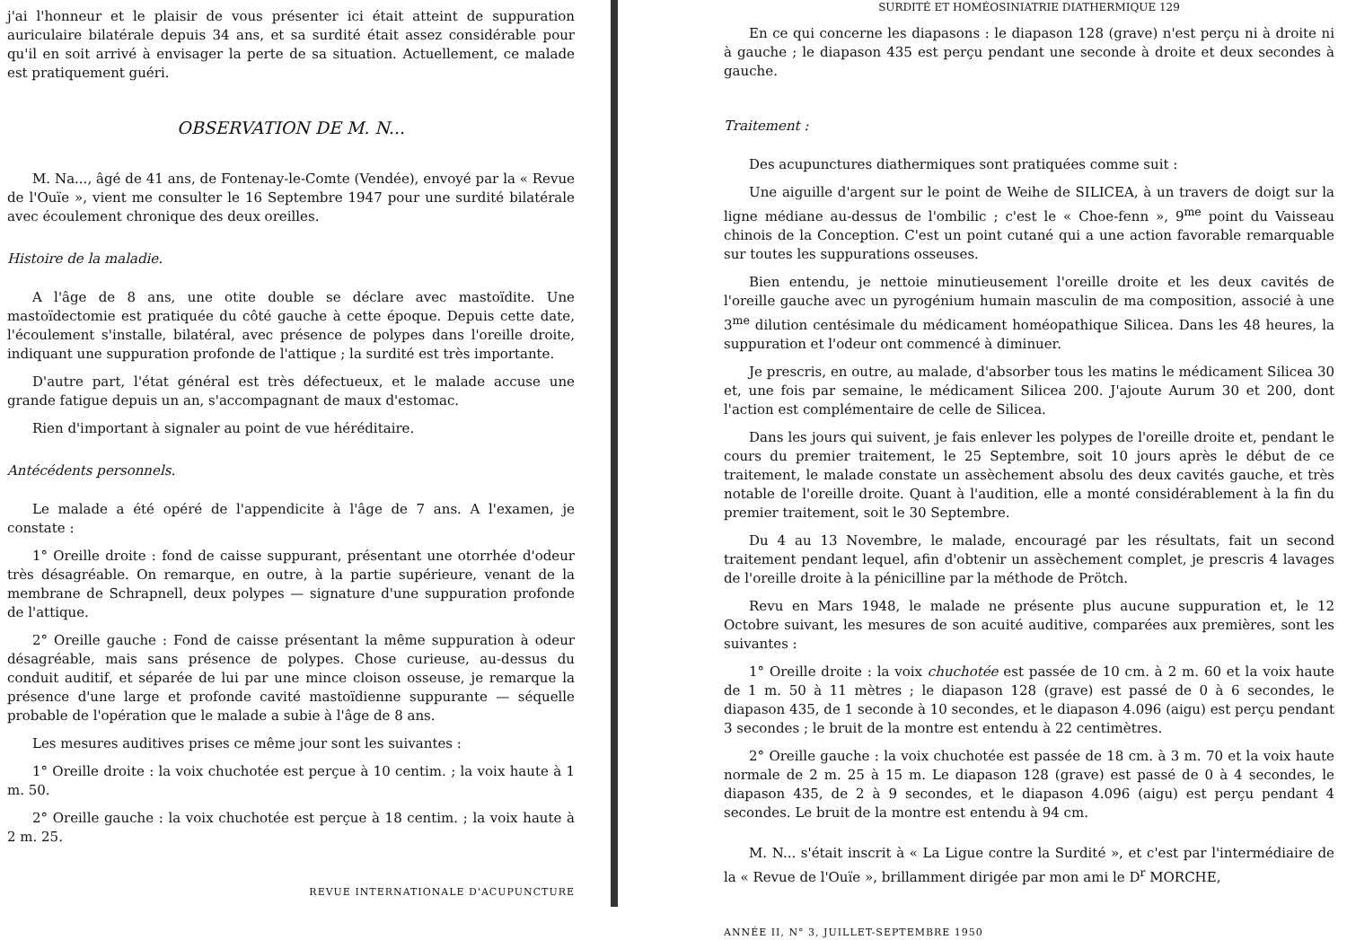j'ai l'honneur et le plaisir de vous présenter ici était atteint de suppuration auriculaire bilatérale depuis 34 ans, et sa surdité était assez considérable pour qu'il en soit arrivé à envisager la perte de sa situation. Actuellement, ce malade est pratiquement guéri.
OBSERVATION DE M. N...
M. Na..., âgé de 41 ans, de Fontenay-le-Comte (Vendée), envoyé par la « Revue de l'Ouïe », vient me consulter le 16 Septembre 1947 pour une surdité bilatérale avec écoulement chronique des deux oreilles.
Histoire de la maladie.
A l'âge de 8 ans, une otite double se déclare avec mastoïdite. Une mastoïdectomie est pratiquée du côté gauche à cette époque. Depuis cette date, l'écoulement s'installe, bilatéral, avec présence de polypes dans l'oreille droite, indiquant une suppuration profonde de l'attique ; la surdité est très importante.
D'autre part, l'état général est très défectueux, et le malade accuse une grande fatigue depuis un an, s'accompagnant de maux d'estomac.
Rien d'important à signaler au point de vue héréditaire.
Antécédents personnels.
Le malade a été opéré de l'appendicite à l'âge de 7 ans. A l'examen, je constate :
1° Oreille droite : fond de caisse suppurant, présentant une otorrhée d'odeur très désagréable. On remarque, en outre, à la partie supérieure, venant de la membrane de Schrapnell, deux polypes — signature d'une suppuration profonde de l'attique.
2° Oreille gauche : Fond de caisse présentant la même suppuration à odeur désagréable, mais sans présence de polypes. Chose curieuse, au-dessus du conduit auditif, et séparée de lui par une mince cloison osseuse, je remarque la présence d'une large et profonde cavité mastoïdienne suppurante — séquelle probable de l'opération que le malade a subie à l'âge de 8 ans.
Les mesures auditives prises ce même jour sont les suivantes :
1° Oreille droite : la voix chuchotée est perçue à 10 centim. ; la voix haute à 1 m. 50.
2° Oreille gauche : la voix chuchotée est perçue à 18 centim. ; la voix haute à 2 m. 25.
REVUE INTERNATIONALE D'ACUPUNCTURE
SURDITÉ ET HOMÉOSINIATRIE DIATHERMIQUE 129
En ce qui concerne les diapasons : le diapason 128 (grave) n'est perçu ni à droite ni à gauche ; le diapason 435 est perçu pendant une seconde à droite et deux secondes à gauche.
Traitement :
Des acupunctures diathermiques sont pratiquées comme suit :
Une aiguille d'argent sur le point de Weihe de SILICEA, à un travers de doigt sur la ligne médiane au-dessus de l'ombilic ; c'est le « Choe-fenn », 9<sup>me</sup> point du Vaisseau chinois de la Conception. C'est un point cutané qui a une action favorable remarquable sur toutes les suppurations osseuses.
Bien entendu, je nettoie minutieusement l'oreille droite et les deux cavités de l'oreille gauche avec un pyrogénium humain masculin de ma composition, associé à une 3<sup>me</sup> dilution centésimale du médicament homéopathique Silicea. Dans les 48 heures, la suppuration et l'odeur ont commencé à diminuer.
Je prescris, en outre, au malade, d'absorber tous les matins le médicament Silicea 30 et, une fois par semaine, le médicament Silicea 200. J'ajoute Aurum 30 et 200, dont l'action est complémentaire de celle de Silicea.
Dans les jours qui suivent, je fais enlever les polypes de l'oreille droite et, pendant le cours du premier traitement, le 25 Septembre, soit 10 jours après le début de ce traitement, le malade constate un assèchement absolu des deux cavités gauche, et très notable de l'oreille droite. Quant à l'audition, elle a monté considérablement à la fin du premier traitement, soit le 30 Septembre.
Du 4 au 13 Novembre, le malade, encouragé par les résultats, fait un second traitement pendant lequel, afin d'obtenir un assèchement complet, je prescris 4 lavages de l'oreille droite à la pénicilline par la méthode de Prötch.
Revu en Mars 1948, le malade ne présente plus aucune suppuration et, le 12 Octobre suivant, les mesures de son acuité auditive, comparées aux premières, sont les suivantes :
1° Oreille droite : la voix chuchotée est passée de 10 cm. à 2 m. 60 et la voix haute de 1 m. 50 à 11 mètres ; le diapason 128 (grave) est passé de 0 à 6 secondes, le diapason 435, de 1 seconde à 10 secondes, et le diapason 4.096 (aigu) est perçu pendant 3 secondes ; le bruit de la montre est entendu à 22 centimètres.
2° Oreille gauche : la voix chuchotée est passée de 18 cm. à 3 m. 70 et la voix haute normale de 2 m. 25 à 15 m. Le diapason 128 (grave) est passé de 0 à 4 secondes, le diapason 435, de 2 à 9 secondes, et le diapason 4.096 (aigu) est perçu pendant 4 secondes. Le bruit de la montre est entendu à 94 cm.
M. N... s'était inscrit à « La Ligue contre la Surdité », et c'est par l'intermédiaire de la « Revue de l'Ouïe », brillamment dirigée par mon ami le D<sup>r</sup> MORCHE,
ANNÉE II, N° 3, JUILLET-SEPTEMBRE 1950